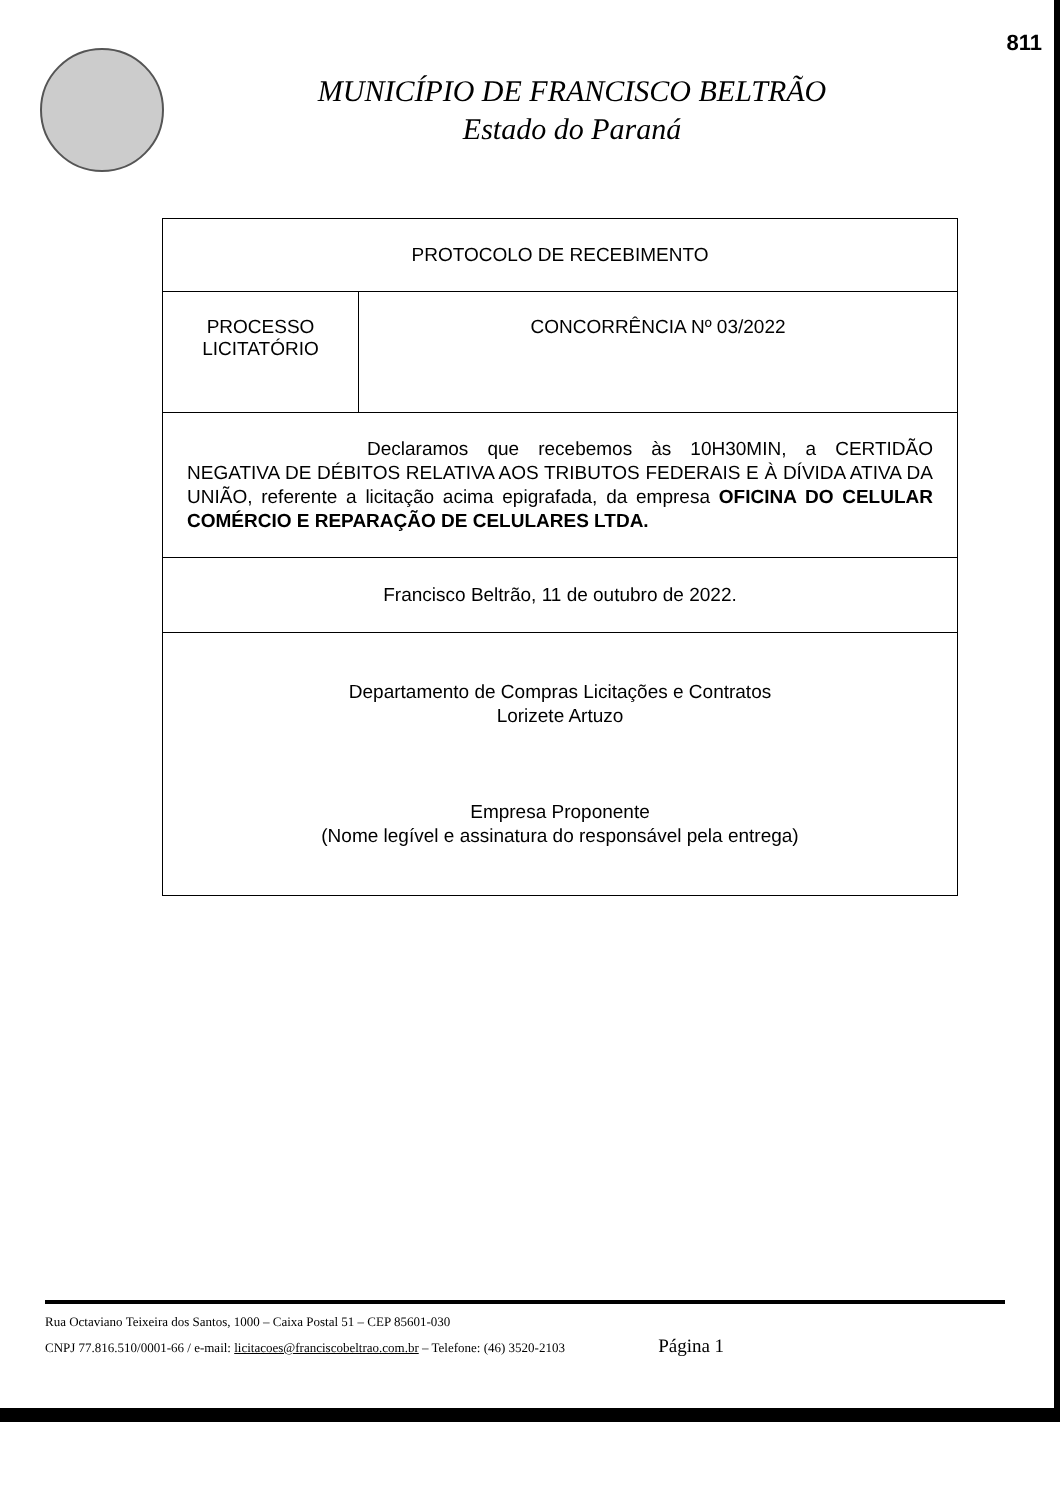811
MUNICÍPIO DE FRANCISCO BELTRÃO
Estado do Paraná
| PROTOCOLO DE RECEBIMENTO | |
| PROCESSO LICITATÓRIO | CONCORRÊNCIA Nº 03/2022 |
| Declaramos que recebemos às 10H30MIN, a CERTIDÃO NEGATIVA DE DÉBITOS RELATIVA AOS TRIBUTOS FEDERAIS E À DÍVIDA ATIVA DA UNIÃO, referente a licitação acima epigrafada, da empresa OFICINA DO CELULAR COMÉRCIO E REPARAÇÃO DE CELULARES LTDA. | |
| Francisco Beltrão, 11 de outubro de 2022. | |
| Departamento de Compras Licitações e Contratos Lorizete Artuzo Empresa Proponente (Nome legível e assinatura do responsável pela entrega) | |
Rua Octaviano Teixeira dos Santos, 1000 – Caixa Postal 51 – CEP 85601-030
CNPJ 77.816.510/0001-66 / e-mail: licitacoes@franciscobeltrao.com.br – Telefone: (46) 3520-2103 Página 1